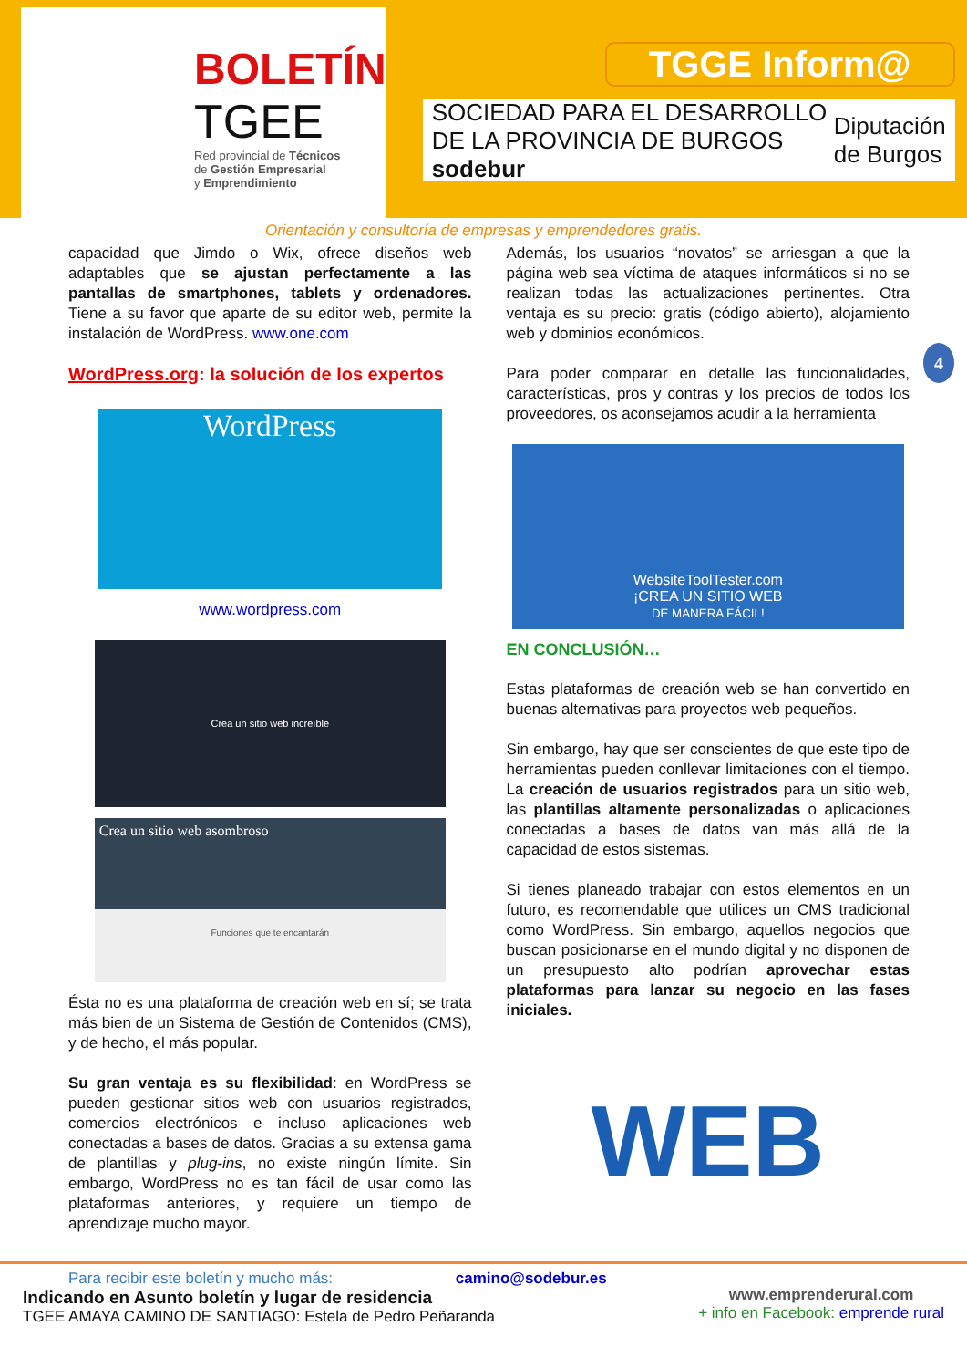BOLETÍN
TGEE
Red provincial de Técnicos
de Gestión Empresarial
y Emprendimiento
TGGE Inform@
SOCIEDAD PARA EL DESARROLLO DE LA PROVINCIA DE BURGOS sodebur Diputación
de Burgos
Orientación y consultoría de empresas y emprendedores gratis.
4
capacidad que Jimdo o Wix, ofrece diseños web adaptables que se ajustan perfectamente a las pantallas de smartphones, tablets y ordenadores. Tiene a su favor que aparte de su editor web, permite la instalación de WordPress. www.one.com
WordPress.org: la solución de los expertos
WordPress
www.wordpress.com
Crea un sitio web increíble
Crea un sitio web asombroso
Funciones que te encantarán
Ésta no es una plataforma de creación web en sí; se trata más bien de un Sistema de Gestión de Contenidos (CMS), y de hecho, el más popular.
Su gran ventaja es su flexibilidad: en WordPress se pueden gestionar sitios web con usuarios registrados, comercios electrónicos e incluso aplicaciones web conectadas a bases de datos. Gracias a su extensa gama de plantillas y plug-ins, no existe ningún límite. Sin embargo, WordPress no es tan fácil de usar como las plataformas anteriores, y requiere un tiempo de aprendizaje mucho mayor.
Además, los usuarios “novatos” se arriesgan a que la página web sea víctima de ataques informáticos si no se realizan todas las actualizaciones pertinentes. Otra ventaja es su precio: gratis (código abierto), alojamiento web y dominios económicos.
Para poder comparar en detalle las funcionalidades, características, pros y contras y los precios de todos los proveedores, os aconsejamos acudir a la herramienta
WebsiteToolTester.com
¡CREA UN SITIO WEB
DE MANERA FÁCIL!
EN CONCLUSIÓN…
Estas plataformas de creación web se han convertido en buenas alternativas para proyectos web pequeños.
Sin embargo, hay que ser conscientes de que este tipo de herramientas pueden conllevar limitaciones con el tiempo. La creación de usuarios registrados para un sitio web, las plantillas altamente personalizadas o aplicaciones conectadas a bases de datos van más allá de la capacidad de estos sistemas.
Si tienes planeado trabajar con estos elementos en un futuro, es recomendable que utilices un CMS tradicional como WordPress. Sin embargo, aquellos negocios que buscan posicionarse en el mundo digital y no disponen de un presupuesto alto podrían aprovechar estas plataformas para lanzar su negocio en las fases iniciales.
WEB
Para recibir este boletín y mucho más: camino@sodebur.es
Indicando en Asunto boletín y lugar de residencia
TGEE AMAYA CAMINO DE SANTIAGO: Estela de Pedro Peñaranda
www.emprenderural.com
+ info en Facebook: emprende rural